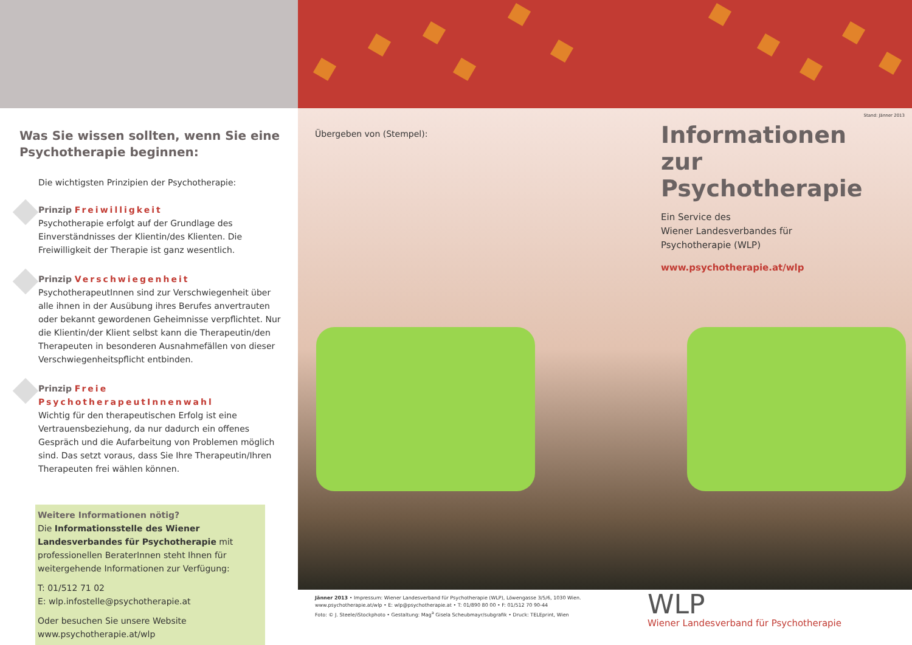Was Sie wissen sollten, wenn Sie eine Psychotherapie beginnen:
Die wichtigsten Prinzipien der Psychotherapie:
Prinzip Freiwilligkeit
Psychotherapie erfolgt auf der Grundlage des Einverständnisses der Klientin/des Klienten. Die Freiwilligkeit der Therapie ist ganz wesentlich.
Prinzip Verschwiegenheit
PsychotherapeutInnen sind zur Verschwiegenheit über alle ihnen in der Ausübung ihres Berufes anvertrauten oder bekannt gewordenen Geheimnisse verpflichtet. Nur die Klientin/der Klient selbst kann die Therapeutin/den Therapeuten in besonderen Ausnahmefällen von dieser Verschwiegenheitspflicht entbinden.
Prinzip Freie PsychotherapeutInnenwahl
Wichtig für den therapeutischen Erfolg ist eine Vertrauensbeziehung, da nur dadurch ein offenes Gespräch und die Aufarbeitung von Problemen möglich sind. Das setzt voraus, dass Sie Ihre Therapeutin/Ihren Therapeuten frei wählen können.
Weitere Informationen nötig?
Die Informationsstelle des Wiener Landesverbandes für Psychotherapie mit professionellen BeraterInnen steht Ihnen für weitergehende Informationen zur Verfügung:
T: 01/512 71 02
E: wlp.infostelle@psychotherapie.at
Oder besuchen Sie unsere Website
www.psychotherapie.at/wlp
Übergeben von (Stempel):
Stand: Jänner 2013
Informationen
zur Psychotherapie
Ein Service des
Wiener Landesverbandes für
Psychotherapie (WLP)
www.psychotherapie.at/wlp
Jänner 2013 • Impressum: Wiener Landesverband für Psychotherapie (WLP), Löwengasse 3/5/6, 1030 Wien.
www.psychotherapie.at/wlp • E: wlp@psychotherapie.at • T: 01/890 80 00 • F: 01/512 70 90-44
Foto: © J. Steele/iStockphoto • Gestaltung: Mag<sup>a</sup> Gisela Scheubmayr/subgrafik • Druck: TELEprint, Wien
WLP
Wiener Landesverband für Psychotherapie